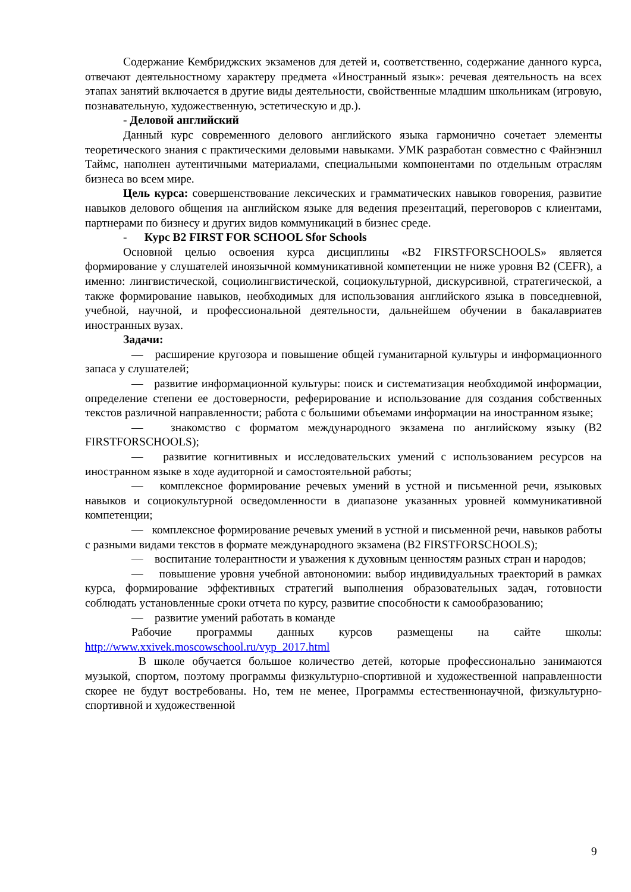Содержание Кембриджских экзаменов для детей и, соответственно, содержание данного курса, отвечают деятельностному характеру предмета «Иностранный язык»: речевая деятельность на всех этапах занятий включается в другие виды деятельности, свойственные младшим школьникам (игровую, познавательную, художественную, эстетическую и др.).
- Деловой английский
Данный курс современного делового английского языка гармонично сочетает элементы теоретического знания с практическими деловыми навыками. УМК разработан совместно с Файнэншл Таймс, наполнен аутентичными материалами, специальными компонентами по отдельным отраслям бизнеса во всем мире.
Цель курса: совершенствование лексических и грамматических навыков говорения, развитие навыков делового общения на английском языке для ведения презентаций, переговоров с клиентами, партнерами по бизнесу и других видов коммуникаций в бизнес среде.
- Курс B2 FIRST FOR SCHOOL Sfor Schools
Основной целью освоения курса дисциплины «B2 FIRSTFORSCHOOLS» является формирование у слушателей иноязычной коммуникативной компетенции не ниже уровня B2 (CEFR), а именно: лингвистической, социолингвистической, социокультурной, дискурсивной, стратегической, а также формирование навыков, необходимых для использования английского языка в повседневной, учебной, научной, и профессиональной деятельности, дальнейшем обучении в бакалавриатев иностранных вузах.
Задачи:
— расширение кругозора и повышение общей гуманитарной культуры и информационного запаса у слушателей;
— развитие информационной культуры: поиск и систематизация необходимой информации, определение степени ее достоверности, реферирование и использование для создания собственных текстов различной направленности; работа с большими объемами информации на иностранном языке;
— знакомство с форматом международного экзамена по английскому языку (B2 FIRSTFORSCHOOLS);
— развитие когнитивных и исследовательских умений с использованием ресурсов на иностранном языке в ходе аудиторной и самостоятельной работы;
— комплексное формирование речевых умений в устной и письменной речи, языковых навыков и социокультурной осведомленности в диапазоне указанных уровней коммуникативной компетенции;
— комплексное формирование речевых умений в устной и письменной речи, навыков работы с разными видами текстов в формате международного экзамена (B2 FIRSTFORSCHOOLS);
— воспитание толерантности и уважения к духовным ценностям разных стран и народов;
— повышение уровня учебной автонономии: выбор индивидуальных траекторий в рамках курса, формирование эффективных стратегий выполнения образовательных задач, готовности соблюдать установленные сроки отчета по курсу, развитие способности к самообразованию;
— развитие умений работать в команде
Рабочие программы данных курсов размещены на сайте школы: http://www.xxivek.moscowschool.ru/vyp_2017.html
В школе обучается большое количество детей, которые профессионально занимаются музыкой, спортом, поэтому программы физкультурно-спортивной и художественной направленности скорее не будут востребованы. Но, тем не менее, Программы естественнонаучной, физкультурно-спортивной и художественной
9